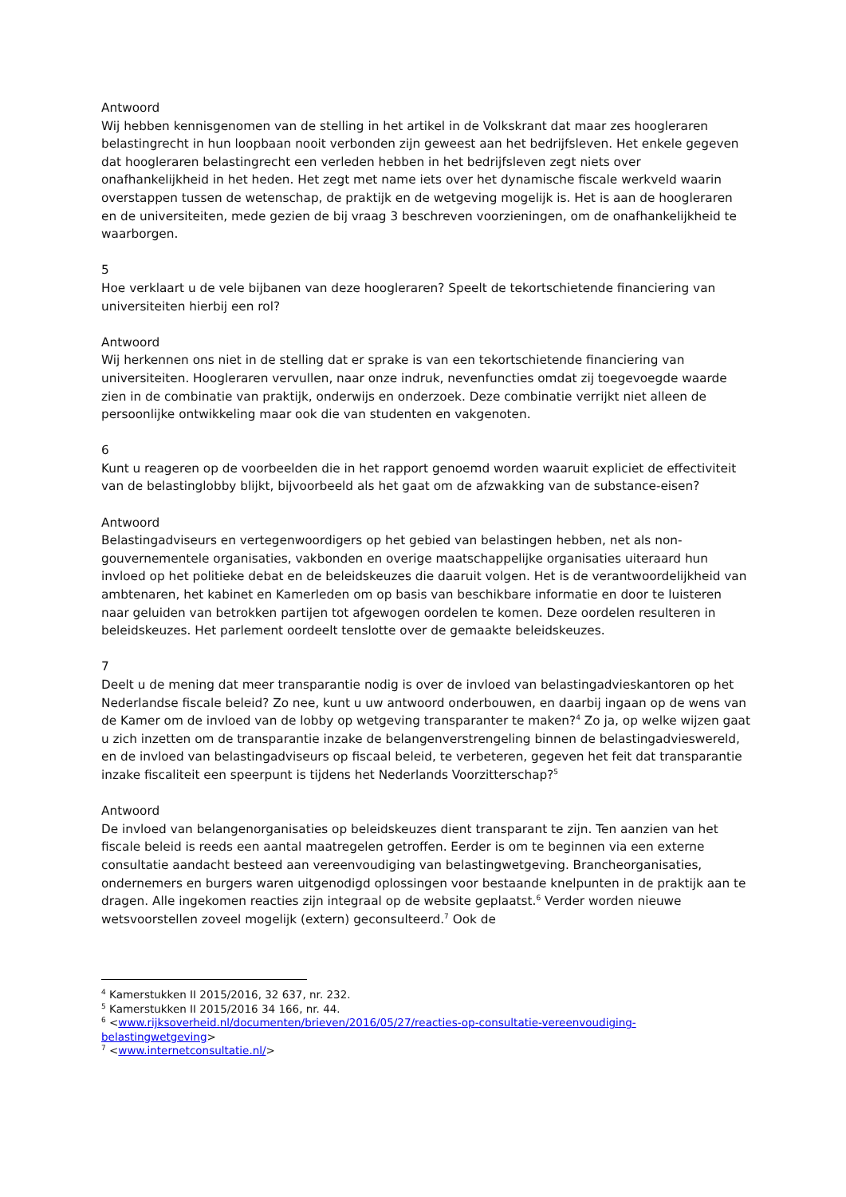Antwoord
Wij hebben kennisgenomen van de stelling in het artikel in de Volkskrant dat maar zes hoogleraren belastingrecht in hun loopbaan nooit verbonden zijn geweest aan het bedrijfsleven. Het enkele gegeven dat hoogleraren belastingrecht een verleden hebben in het bedrijfsleven zegt niets over onafhankelijkheid in het heden. Het zegt met name iets over het dynamische fiscale werkveld waarin overstappen tussen de wetenschap, de praktijk en de wetgeving mogelijk is. Het is aan de hoogleraren en de universiteiten, mede gezien de bij vraag 3 beschreven voorzieningen, om de onafhankelijkheid te waarborgen.
5
Hoe verklaart u de vele bijbanen van deze hoogleraren? Speelt de tekortschietende financiering van universiteiten hierbij een rol?
Antwoord
Wij herkennen ons niet in de stelling dat er sprake is van een tekortschietende financiering van universiteiten. Hoogleraren vervullen, naar onze indruk, nevenfuncties omdat zij toegevoegde waarde zien in de combinatie van praktijk, onderwijs en onderzoek. Deze combinatie verrijkt niet alleen de persoonlijke ontwikkeling maar ook die van studenten en vakgenoten.
6
Kunt u reageren op de voorbeelden die in het rapport genoemd worden waaruit expliciet de effectiviteit van de belastinglobby blijkt, bijvoorbeeld als het gaat om de afzwakking van de substance-eisen?
Antwoord
Belastingadviseurs en vertegenwoordigers op het gebied van belastingen hebben, net als non-gouvernementele organisaties, vakbonden en overige maatschappelijke organisaties uiteraard hun invloed op het politieke debat en de beleidskeuzes die daaruit volgen. Het is de verantwoordelijkheid van ambtenaren, het kabinet en Kamerleden om op basis van beschikbare informatie en door te luisteren naar geluiden van betrokken partijen tot afgewogen oordelen te komen. Deze oordelen resulteren in beleidskeuzes. Het parlement oordeelt tenslotte over de gemaakte beleidskeuzes.
7
Deelt u de mening dat meer transparantie nodig is over de invloed van belastingadvieskantoren op het Nederlandse fiscale beleid? Zo nee, kunt u uw antwoord onderbouwen, en daarbij ingaan op de wens van de Kamer om de invloed van de lobby op wetgeving transparanter te maken?<sup>4</sup> Zo ja, op welke wijzen gaat u zich inzetten om de transparantie inzake de belangenverstrengeling binnen de belastingadvieswereld, en de invloed van belastingadviseurs op fiscaal beleid, te verbeteren, gegeven het feit dat transparantie inzake fiscaliteit een speerpunt is tijdens het Nederlands Voorzitterschap?<sup>5</sup>
Antwoord
De invloed van belangenorganisaties op beleidskeuzes dient transparant te zijn. Ten aanzien van het fiscale beleid is reeds een aantal maatregelen getroffen. Eerder is om te beginnen via een externe consultatie aandacht besteed aan vereenvoudiging van belastingwetgeving. Brancheorganisaties, ondernemers en burgers waren uitgenodigd oplossingen voor bestaande knelpunten in de praktijk aan te dragen. Alle ingekomen reacties zijn integraal op de website geplaatst.<sup>6</sup> Verder worden nieuwe wetsvoorstellen zoveel mogelijk (extern) geconsulteerd.<sup>7</sup> Ook de
<sup>4</sup> Kamerstukken II 2015/2016, 32 637, nr. 232.
<sup>5</sup> Kamerstukken II 2015/2016 34 166, nr. 44.
<sup>6</sup> <www.rijksoverheid.nl/documenten/brieven/2016/05/27/reacties-op-consultatie-vereenvoudiging-belastingwetgeving>
<sup>7</sup> <www.internetconsultatie.nl/>